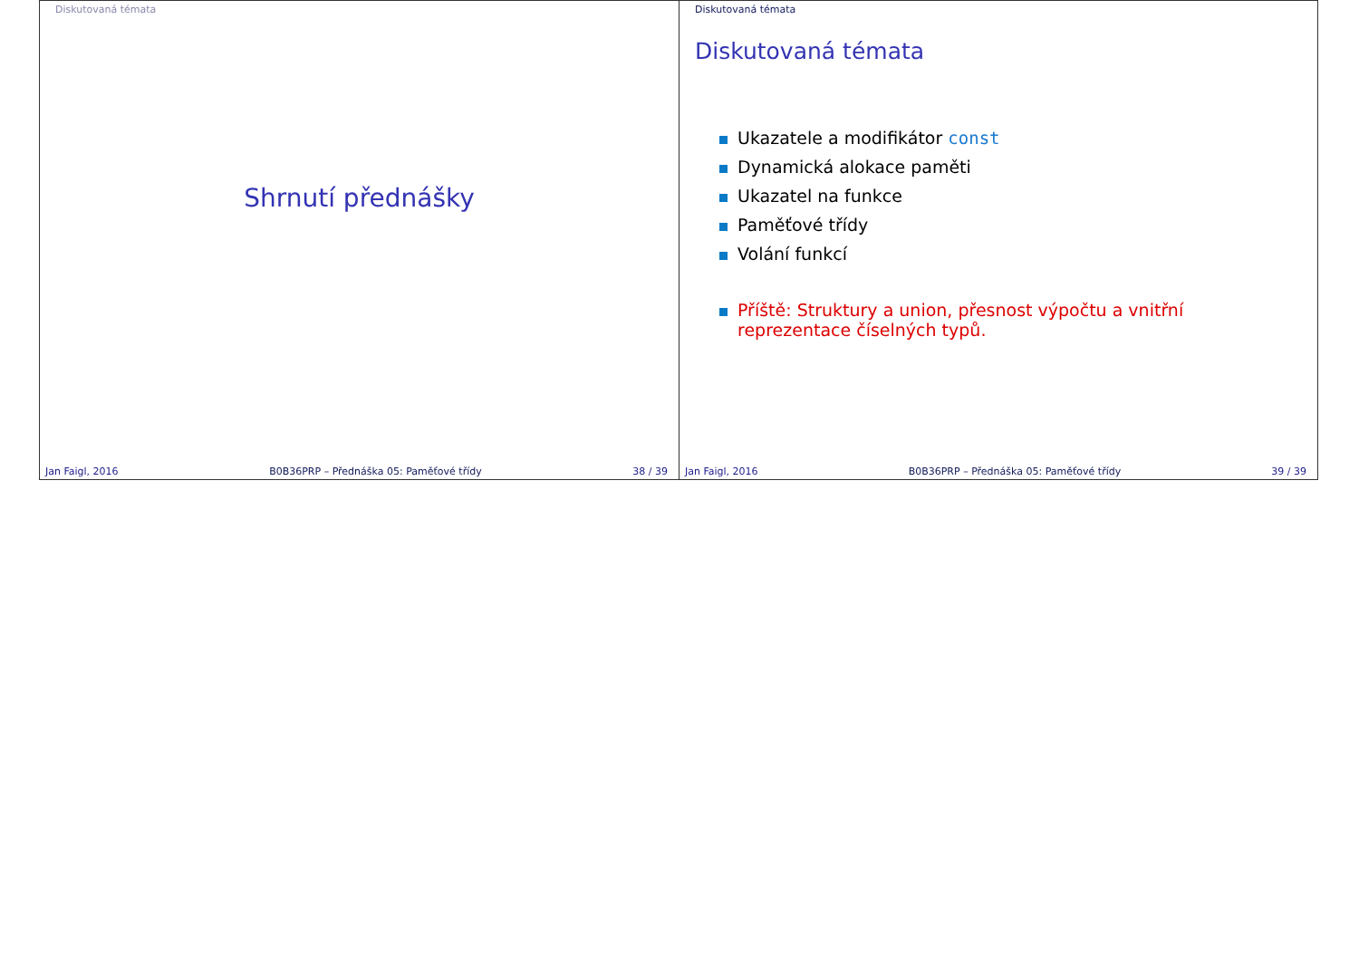Diskutovaná témata
Shrnutí přednášky
Jan Faigl, 2016 B0B36PRP – Přednáška 05: Paměťové třídy 38 / 39
Diskutovaná témata
Diskutovaná témata
Ukazatele a modifikátor const
Dynamická alokace paměti
Ukazatel na funkce
Paměťové třídy
Volání funkcí
Příště: Struktury a union, přesnost výpočtu a vnitřní reprezentace číselných typů.
Jan Faigl, 2016 B0B36PRP – Přednáška 05: Paměťové třídy 39 / 39